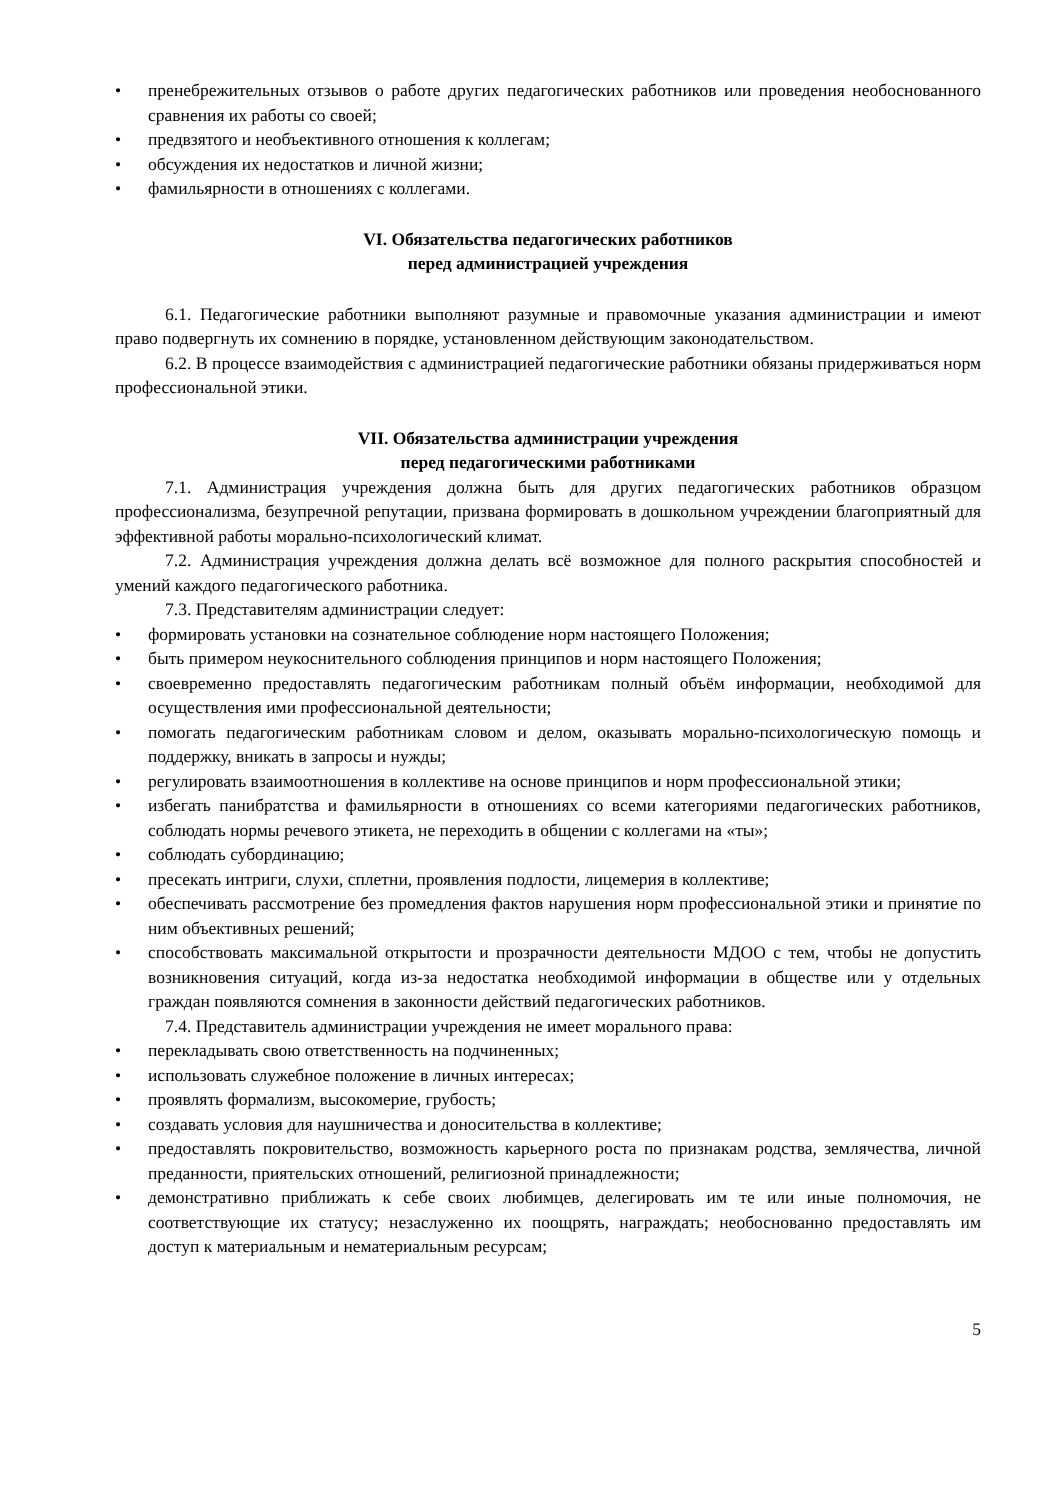• пренебрежительных отзывов о работе других педагогических работников или проведения необоснованного сравнения их работы со своей;
• предвзятого и необъективного отношения к коллегам;
• обсуждения их недостатков и личной жизни;
• фамильярности в отношениях с коллегами.
VI. Обязательства педагогических работников
перед администрацией учреждения
6.1. Педагогические работники выполняют разумные и правомочные указания администрации и имеют право подвергнуть их сомнению в порядке, установленном действующим законодательством.
6.2. В процессе взаимодействия с администрацией педагогические работники обязаны придерживаться норм профессиональной этики.
VII. Обязательства администрации учреждения
перед педагогическими работниками
7.1. Администрация учреждения должна быть для других педагогических работников образцом профессионализма, безупречной репутации, призвана формировать в дошкольном учреждении благоприятный для эффективной работы морально-психологический климат.
7.2. Администрация учреждения должна делать всё возможное для полного раскрытия способностей и умений каждого педагогического работника.
7.3. Представителям администрации следует:
• формировать установки на сознательное соблюдение норм настоящего Положения;
• быть примером неукоснительного соблюдения принципов и норм настоящего Положения;
• своевременно предоставлять педагогическим работникам полный объём информации, необходимой для осуществления ими профессиональной деятельности;
• помогать педагогическим работникам словом и делом, оказывать морально-психологическую помощь и поддержку, вникать в запросы и нужды;
• регулировать взаимоотношения в коллективе на основе принципов и норм профессиональной этики;
• избегать панибратства и фамильярности в отношениях со всеми категориями педагогических работников, соблюдать нормы речевого этикета, не переходить в общении с коллегами на «ты»;
• соблюдать субординацию;
• пресекать интриги, слухи, сплетни, проявления подлости, лицемерия в коллективе;
• обеспечивать рассмотрение без промедления фактов нарушения норм профессиональной этики и принятие по ним объективных решений;
• способствовать максимальной открытости и прозрачности деятельности МДОО с тем, чтобы не допустить возникновения ситуаций, когда из-за недостатка необходимой информации в обществе или у отдельных граждан появляются сомнения в законности действий педагогических работников.
7.4. Представитель администрации учреждения не имеет морального права:
• перекладывать свою ответственность на подчиненных;
• использовать служебное положение в личных интересах;
• проявлять формализм, высокомерие, грубость;
• создавать условия для наушничества и доносительства в коллективе;
• предоставлять покровительство, возможность карьерного роста по признакам родства, землячества, личной преданности, приятельских отношений, религиозной принадлежности;
• демонстративно приближать к себе своих любимцев, делегировать им те или иные полномочия, не соответствующие их статусу; незаслуженно их поощрять, награждать; необоснованно предоставлять им доступ к материальным и нематериальным ресурсам;
5